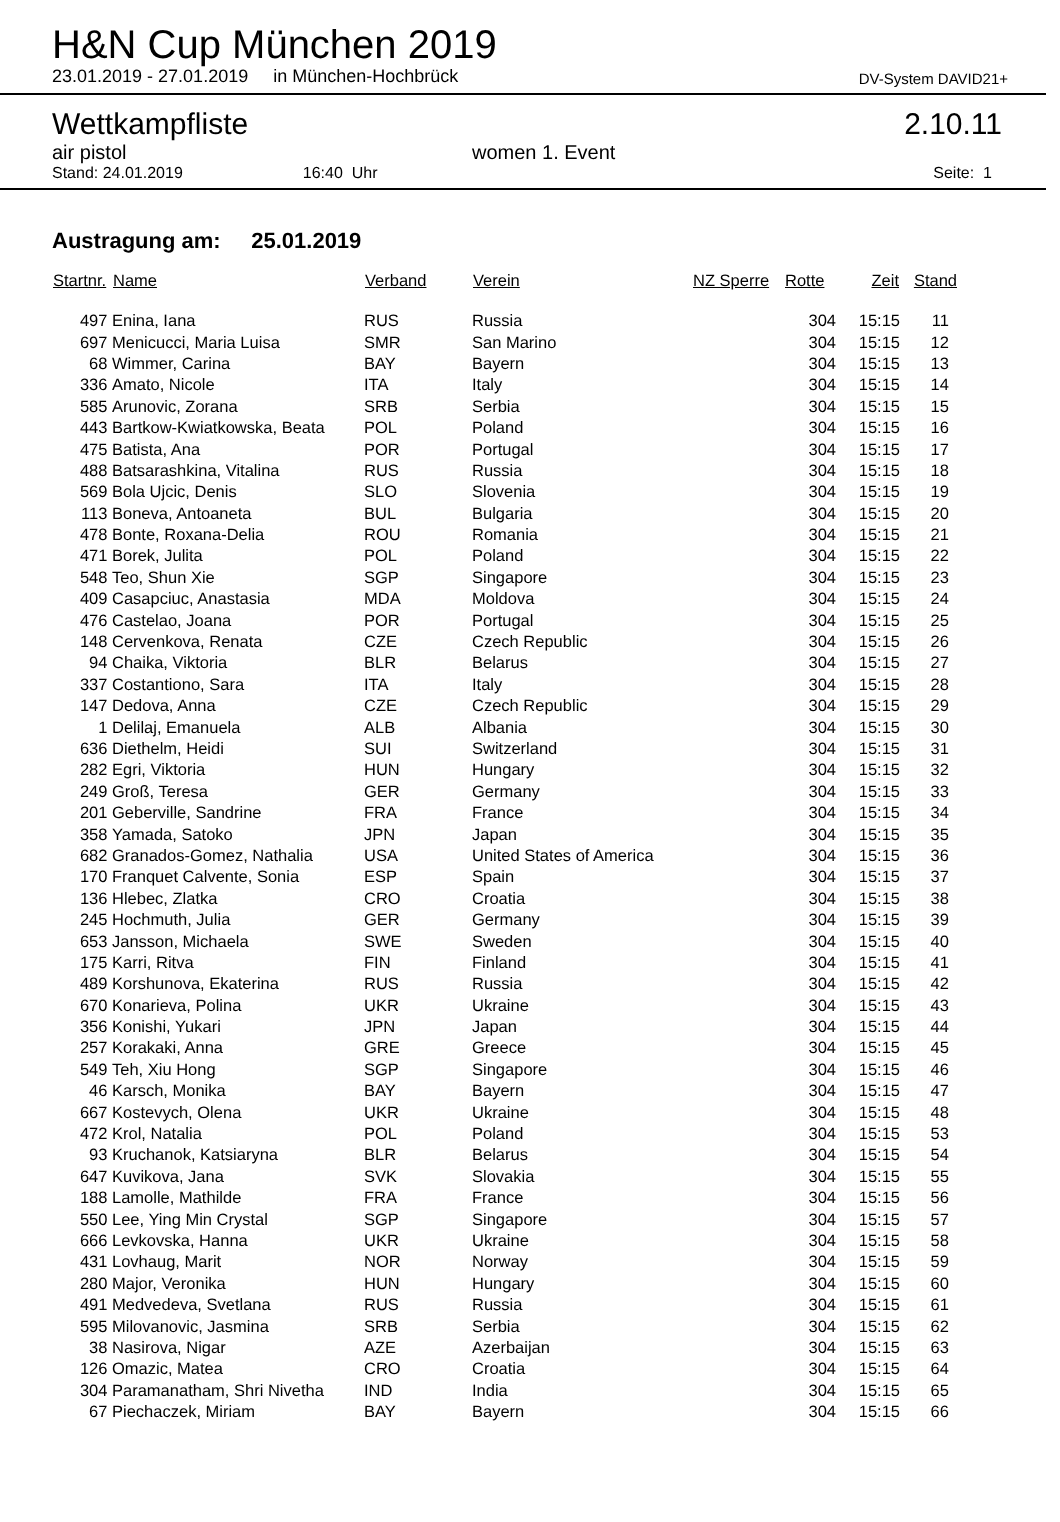H&N Cup München 2019
23.01.2019 - 27.01.2019 in München-Hochbrück
DV-System DAVID21+
Wettkampfliste 2.10.11
air pistol women 1. Event
Stand: 24.01.2019 16:40 Uhr Seite: 1
Austragung am: 25.01.2019
| Startnr. | Name | Verband | Verein | NZ Sperre | Rotte | Zeit | Stand |
| --- | --- | --- | --- | --- | --- | --- | --- |
| 497 | Enina, Iana | RUS | Russia | | 304 | 15:15 | 11 |
| 697 | Menicucci, Maria Luisa | SMR | San Marino | | 304 | 15:15 | 12 |
| 68 | Wimmer, Carina | BAY | Bayern | | 304 | 15:15 | 13 |
| 336 | Amato, Nicole | ITA | Italy | | 304 | 15:15 | 14 |
| 585 | Arunovic, Zorana | SRB | Serbia | | 304 | 15:15 | 15 |
| 443 | Bartkow-Kwiatkowska, Beata | POL | Poland | | 304 | 15:15 | 16 |
| 475 | Batista, Ana | POR | Portugal | | 304 | 15:15 | 17 |
| 488 | Batsarashkina, Vitalina | RUS | Russia | | 304 | 15:15 | 18 |
| 569 | Bola Ujcic, Denis | SLO | Slovenia | | 304 | 15:15 | 19 |
| 113 | Boneva, Antoaneta | BUL | Bulgaria | | 304 | 15:15 | 20 |
| 478 | Bonte, Roxana-Delia | ROU | Romania | | 304 | 15:15 | 21 |
| 471 | Borek, Julita | POL | Poland | | 304 | 15:15 | 22 |
| 548 | Teo, Shun Xie | SGP | Singapore | | 304 | 15:15 | 23 |
| 409 | Casapciuc, Anastasia | MDA | Moldova | | 304 | 15:15 | 24 |
| 476 | Castelao, Joana | POR | Portugal | | 304 | 15:15 | 25 |
| 148 | Cervenkova, Renata | CZE | Czech Republic | | 304 | 15:15 | 26 |
| 94 | Chaika, Viktoria | BLR | Belarus | | 304 | 15:15 | 27 |
| 337 | Costantiono, Sara | ITA | Italy | | 304 | 15:15 | 28 |
| 147 | Dedova, Anna | CZE | Czech Republic | | 304 | 15:15 | 29 |
| 1 | Delilaj, Emanuela | ALB | Albania | | 304 | 15:15 | 30 |
| 636 | Diethelm, Heidi | SUI | Switzerland | | 304 | 15:15 | 31 |
| 282 | Egri, Viktoria | HUN | Hungary | | 304 | 15:15 | 32 |
| 249 | Groß, Teresa | GER | Germany | | 304 | 15:15 | 33 |
| 201 | Geberville, Sandrine | FRA | France | | 304 | 15:15 | 34 |
| 358 | Yamada, Satoko | JPN | Japan | | 304 | 15:15 | 35 |
| 682 | Granados-Gomez, Nathalia | USA | United States of America | | 304 | 15:15 | 36 |
| 170 | Franquet Calvente, Sonia | ESP | Spain | | 304 | 15:15 | 37 |
| 136 | Hlebec, Zlatka | CRO | Croatia | | 304 | 15:15 | 38 |
| 245 | Hochmuth, Julia | GER | Germany | | 304 | 15:15 | 39 |
| 653 | Jansson, Michaela | SWE | Sweden | | 304 | 15:15 | 40 |
| 175 | Karri, Ritva | FIN | Finland | | 304 | 15:15 | 41 |
| 489 | Korshunova, Ekaterina | RUS | Russia | | 304 | 15:15 | 42 |
| 670 | Konarieva, Polina | UKR | Ukraine | | 304 | 15:15 | 43 |
| 356 | Konishi, Yukari | JPN | Japan | | 304 | 15:15 | 44 |
| 257 | Korakaki, Anna | GRE | Greece | | 304 | 15:15 | 45 |
| 549 | Teh, Xiu Hong | SGP | Singapore | | 304 | 15:15 | 46 |
| 46 | Karsch, Monika | BAY | Bayern | | 304 | 15:15 | 47 |
| 667 | Kostevych, Olena | UKR | Ukraine | | 304 | 15:15 | 48 |
| 472 | Krol, Natalia | POL | Poland | | 304 | 15:15 | 53 |
| 93 | Kruchanok, Katsiaryna | BLR | Belarus | | 304 | 15:15 | 54 |
| 647 | Kuvikova, Jana | SVK | Slovakia | | 304 | 15:15 | 55 |
| 188 | Lamolle, Mathilde | FRA | France | | 304 | 15:15 | 56 |
| 550 | Lee, Ying Min Crystal | SGP | Singapore | | 304 | 15:15 | 57 |
| 666 | Levkovska, Hanna | UKR | Ukraine | | 304 | 15:15 | 58 |
| 431 | Lovhaug, Marit | NOR | Norway | | 304 | 15:15 | 59 |
| 280 | Major, Veronika | HUN | Hungary | | 304 | 15:15 | 60 |
| 491 | Medvedeva, Svetlana | RUS | Russia | | 304 | 15:15 | 61 |
| 595 | Milovanovic, Jasmina | SRB | Serbia | | 304 | 15:15 | 62 |
| 38 | Nasirova, Nigar | AZE | Azerbaijan | | 304 | 15:15 | 63 |
| 126 | Omazic, Matea | CRO | Croatia | | 304 | 15:15 | 64 |
| 304 | Paramanatham, Shri Nivetha | IND | India | | 304 | 15:15 | 65 |
| 67 | Piechaczek, Miriam | BAY | Bayern | | 304 | 15:15 | 66 |